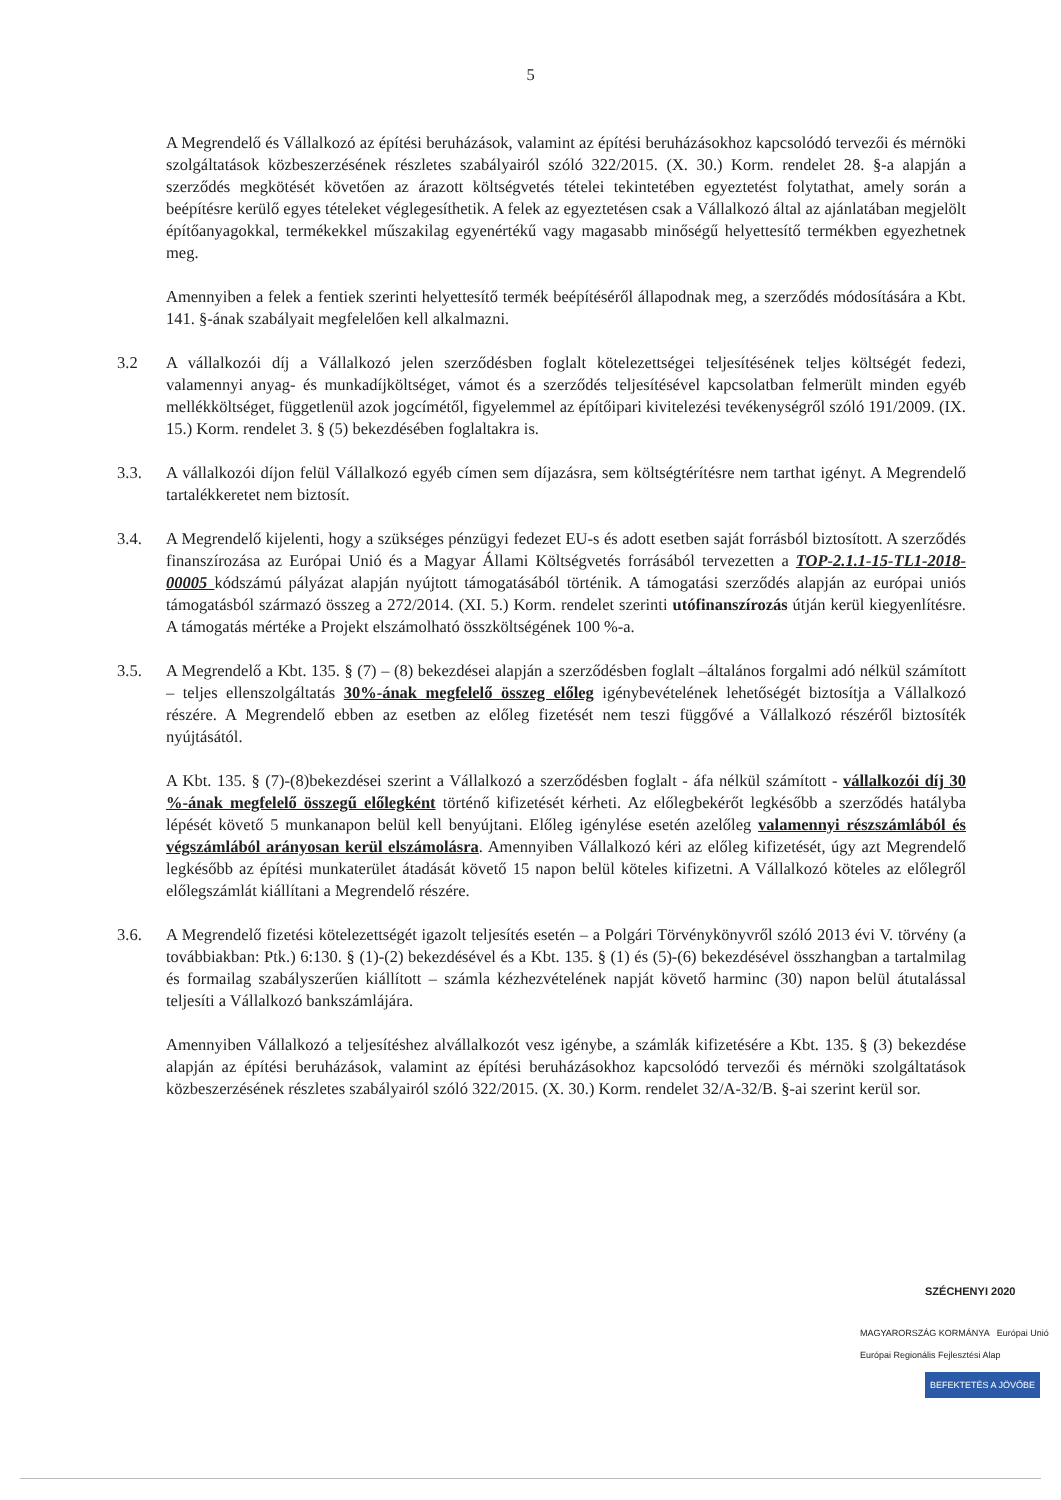5
A Megrendelő és Vállalkozó az építési beruházások, valamint az építési beruházásokhoz kapcsolódó tervezői és mérnöki szolgáltatások közbeszerzésének részletes szabályairól szóló 322/2015. (X. 30.) Korm. rendelet 28. §-a alapján a szerződés megkötését követően az árazott költségvetés tételei tekintetében egyeztetést folytathat, amely során a beépítésre kerülő egyes tételeket véglegesíthetik. A felek az egyeztetésen csak a Vállalkozó által az ajánlatában megjelölt építőanyagokkal, termékekkel műszakilag egyenértékű vagy magasabb minőségű helyettesítő termékben egyezhetnek meg.
Amennyiben a felek a fentiek szerinti helyettesítő termék beépítéséről állapodnak meg, a szerződés módosítására a Kbt. 141. §-ának szabályait megfelelően kell alkalmazni.
3.2 A vállalkozói díj a Vállalkozó jelen szerződésben foglalt kötelezettségei teljesítésének teljes költségét fedezi, valamennyi anyag- és munkadíjköltséget, vámot és a szerződés teljesítésével kapcsolatban felmerült minden egyéb mellékköltséget, függetlenül azok jogcímétől, figyelemmel az építőipari kivitelezési tevékenységről szóló 191/2009. (IX. 15.) Korm. rendelet 3. § (5) bekezdésében foglaltakra is.
3.3. A vállalkozói díjon felül Vállalkozó egyéb címen sem díjazásra, sem költségtérítésre nem tarthat igényt. A Megrendelő tartalékkeretet nem biztosít.
3.4. A Megrendelő kijelenti, hogy a szükséges pénzügyi fedezet EU-s és adott esetben saját forrásból biztosított. A szerződés finanszírozása az Európai Unió és a Magyar Állami Költségvetés forrásából tervezetten a TOP-2.1.1-15-TL1-2018-00005 kódszámú pályázat alapján nyújtott támogatásából történik. A támogatási szerződés alapján az európai uniós támogatásból származó összeg a 272/2014. (XI. 5.) Korm. rendelet szerinti utófinanszírozás útján kerül kiegyenlítésre. A támogatás mértéke a Projekt elszámolható összköltségének 100 %-a.
3.5. A Megrendelő a Kbt. 135. § (7) – (8) bekezdései alapján a szerződésben foglalt –általános forgalmi adó nélkül számított – teljes ellenszolgáltatás 30%-ának megfelelő összeg előleg igénybevételének lehetőségét biztosítja a Vállalkozó részére. A Megrendelő ebben az esetben az előleg fizetését nem teszi függővé a Vállalkozó részéről biztosíték nyújtásától.
A Kbt. 135. § (7)-(8)bekezdései szerint a Vállalkozó a szerződésben foglalt - áfa nélkül számított - vállalkozói díj 30 %-ának megfelelő összegű előlegként történő kifizetését kérheti. Az előlegbekérőt legkésőbb a szerződés hatályba lépését követő 5 munkanapon belül kell benyújtani. Előleg igénylése esetén azelőleg valamennyi részszámlából és végszámlából arányosan kerül elszámolásra. Amennyiben Vállalkozó kéri az előleg kifizetését, úgy azt Megrendelő legkésőbb az építési munkaterület átadását követő 15 napon belül köteles kifizetni. A Vállalkozó köteles az előlegről előlegszámlát kiállítani a Megrendelő részére.
3.6. A Megrendelő fizetési kötelezettségét igazolt teljesítés esetén – a Polgári Törvénykönyvről szóló 2013 évi V. törvény (a továbbiakban: Ptk.) 6:130. § (1)-(2) bekezdésével és a Kbt. 135. § (1) és (5)-(6) bekezdésével összhangban a tartalmilag és formailag szabályszerűen kiállított – számla kézhezvételének napját követő harminc (30) napon belül átutalással teljesíti a Vállalkozó bankszámlájára.
Amennyiben Vállalkozó a teljesítéshez alvállalkozót vesz igénybe, a számlák kifizetésére a Kbt. 135. § (3) bekezdése alapján az építési beruházások, valamint az építési beruházásokhoz kapcsolódó tervezői és mérnöki szolgáltatások közbeszerzésének részletes szabályairól szóló 322/2015. (X. 30.) Korm. rendelet 32/A-32/B. §-ai szerint kerül sor.
SZÉCHENYI 2020
MAGYARORSZÁG KORMÁNYA Európai Unió Európai Regionális Fejlesztési Alap
BEFEKTETÉS A JÖVŐBE